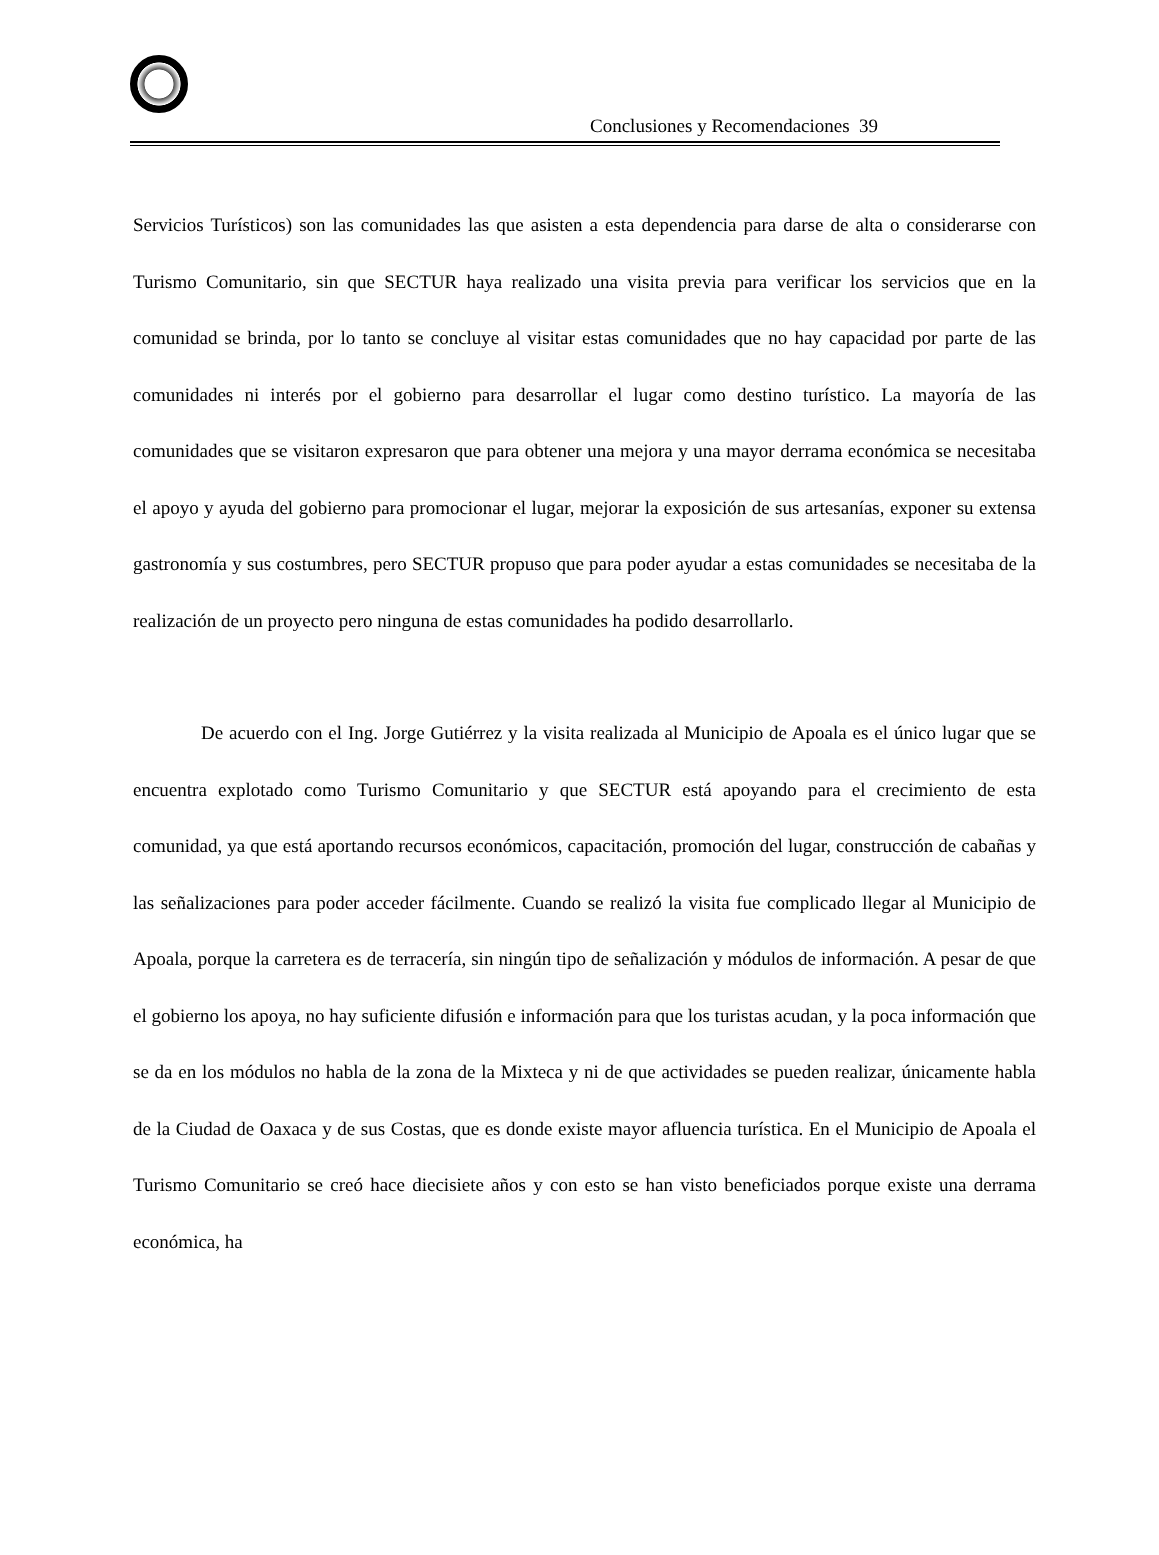Conclusiones y Recomendaciones 39
Servicios Turísticos) son las comunidades las que asisten a esta dependencia para darse de alta o considerarse con Turismo Comunitario, sin que SECTUR haya realizado una visita previa para verificar los servicios que en la comunidad se brinda, por lo tanto se concluye al visitar estas comunidades que no hay capacidad por parte de las comunidades ni interés por el gobierno para desarrollar el lugar como destino turístico. La mayoría de las comunidades que se visitaron expresaron que para obtener una mejora y una mayor derrama económica se necesitaba el apoyo y ayuda del gobierno para promocionar el lugar, mejorar la exposición de sus artesanías, exponer su extensa gastronomía y sus costumbres, pero SECTUR propuso que para poder ayudar a estas comunidades se necesitaba de la realización de un proyecto pero ninguna de estas comunidades ha podido desarrollarlo.
De acuerdo con el Ing. Jorge Gutiérrez y la visita realizada al Municipio de Apoala es el único lugar que se encuentra explotado como Turismo Comunitario y que SECTUR está apoyando para el crecimiento de esta comunidad, ya que está aportando recursos económicos, capacitación, promoción del lugar, construcción de cabañas y las señalizaciones para poder acceder fácilmente. Cuando se realizó la visita fue complicado llegar al Municipio de Apoala, porque la carretera es de terracería, sin ningún tipo de señalización y módulos de información. A pesar de que el gobierno los apoya, no hay suficiente difusión e información para que los turistas acudan, y la poca información que se da en los módulos no habla de la zona de la Mixteca y ni de que actividades se pueden realizar, únicamente habla de la Ciudad de Oaxaca y de sus Costas, que es donde existe mayor afluencia turística. En el Municipio de Apoala el Turismo Comunitario se creó hace diecisiete años y con esto se han visto beneficiados porque existe una derrama económica, ha